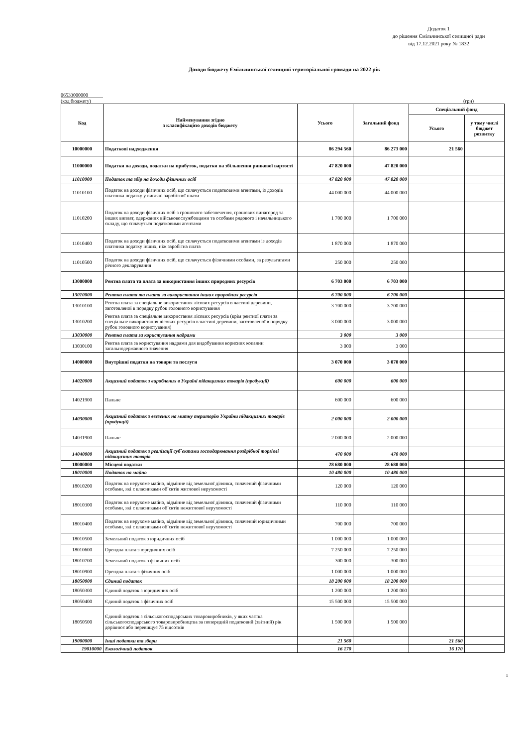Додаток 1
до рішення Ємільчинської селищної ради
від 17.12.2021 року № 1832
Доходи бюджету Ємільчинської селищної територіальної громади на 2022 рік
06533000000
(код бюджету) (грн)
| Код | Найменування згідно з класифікацією доходів бюджету | Усього | Загальний фонд | Спеціальний фонд | |
| --- | --- | --- | --- | --- | --- |
| | | | | Усього | у тому числі бюджет розвитку |
| 10000000 | Податкові надходження | 86 294 560 | 86 273 000 | 21 560 | |
| 11000000 | Податки на доходи, податки на прибуток, податки на збільшення ринкової вартості | 47 820 000 | 47 820 000 | | |
| 11010000 | Податок та збір на доходи фізичних осіб | 47 820 000 | 47 820 000 | | |
| 11010100 | Податок на доходи фізичних осіб, що сплачується податковими агентами, із доходів платника податку у вигляді заробітної плати | 44 000 000 | 44 000 000 | | |
| 11010200 | Податок на доходи фізичних осіб з грошового забезпечення, грошових винагород та інших виплат, одержаних військовослужбовцями та особами рядового і начальницького складу, що сплачуться податковими агентами | 1 700 000 | 1 700 000 | | |
| 11010400 | Податок на доходи фізичних осіб, що сплачується податковими агентами із доходів платника податку інших, ніж заробітна плата | 1 870 000 | 1 870 000 | | |
| 11010500 | Податок на доходи фізичних осіб, що сплачується фізичними особами, за результатами річного декларування | 250 000 | 250 000 | | |
| 13000000 | Рентна плата та плата за використання інших природних ресурсів | 6 703 000 | 6 703 000 | | |
| 13010000 | Рентна плата та плата за використання інших природних ресурсів | 6 700 000 | 6 700 000 | | |
| 13010100 | Рентна плата за спеціальне використання лісових ресурсів в частині деревини, заготовленої в порядку рубок головного користування | 3 700 000 | 3 700 000 | | |
| 13010200 | Рентна плата за спеціальне використання лісових ресурсів (крім рентної плати за спеціальне використання лісових ресурсів в частині деревини, заготовленої в порядку рубок головного користування) | 3 000 000 | 3 000 000 | | |
| 13030000 | Рентна плата за користування надрами | 3 000 | 3 000 | | |
| 13030100 | Рентна плата за користування надрами для видобування корисних копалин загальнодержавного значення | 3 000 | 3 000 | | |
| 14000000 | Внутрішні податки на товари та послуги | 3 070 000 | 3 070 000 | | |
| 14020000 | Акцизний податок з вироблених в Україні підакцизних товарів (продукції) | 600 000 | 600 000 | | |
| 14021900 | Пальне | 600 000 | 600 000 | | |
| 14030000 | Акцизний податок з ввезених на митну територію України підакцизних товарів (продукції) | 2 000 000 | 2 000 000 | | |
| 14031900 | Пальне | 2 000 000 | 2 000 000 | | |
| 14040000 | Акцизний податок з реалізації суб`єктами господарювання роздрібної торгівлі підакцизних товарів | 470 000 | 470 000 | | |
| 18000000 | Місцеві податки | 28 680 000 | 28 680 000 | | |
| 18010000 | Податок на майно | 10 480 000 | 10 480 000 | | |
| 18010200 | Податок на нерухоме майно, відмінне від земельної ділянки, сплачений фізичними особами, які є власниками об`єктів житлової нерухомості | 120 000 | 120 000 | | |
| 18010300 | Податок на нерухоме майно, відмінне від земельної ділянки, сплачений фізичними особами, які є власниками об`єктів нежитлової нерухомості | 110 000 | 110 000 | | |
| 18010400 | Податок на нерухоме майно, відмінне від земельної ділянки, сплачений юридичними особами, які є власниками об`єктів нежитлової нерухомості | 700 000 | 700 000 | | |
| 18010500 | Земельний податок з юридичних осіб | 1 000 000 | 1 000 000 | | |
| 18010600 | Орендна плата з юридичних осіб | 7 250 000 | 7 250 000 | | |
| 18010700 | Земельний податок з фізичних осіб | 300 000 | 300 000 | | |
| 18010900 | Орендна плата з фізичних осіб | 1 000 000 | 1 000 000 | | |
| 18050000 | Єдиний податок | 18 200 000 | 18 200 000 | | |
| 18050300 | Єдиний податок з юридичних осіб | 1 200 000 | 1 200 000 | | |
| 18050400 | Єдиний податок з фізичних осіб | 15 500 000 | 15 500 000 | | |
| 18050500 | Єдиний податок з сільськогосподарських товаровиробників, у яких частка сільськогосподарського товаровиробництва за попередній податковий (звітний) рік дорівнює або перевищує 75 відсотків | 1 500 000 | 1 500 000 | | |
| 19000000 | Інші податки та збори | 21 560 | | 21 560 | |
| 19010000 | Екологічний податок | 16 170 | | 16 170 | |
1